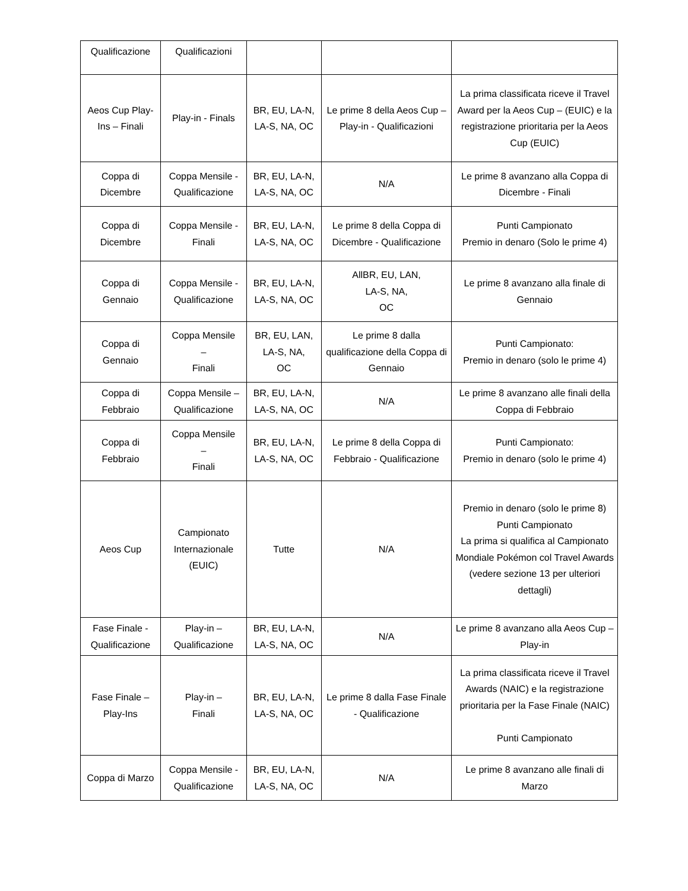| Qualificazione | Qualificazioni | | | |
| Aeos Cup Play-Ins – Finali | Play-in - Finals | BR, EU, LA-N, LA-S, NA, OC | Le prime 8 della Aeos Cup – Play-in - Qualificazioni | La prima classificata riceve il Travel Award per la Aeos Cup – (EUIC) e la registrazione prioritaria per la Aeos Cup (EUIC) |
| Coppa di Dicembre | Coppa Mensile - Qualificazione | BR, EU, LA-N, LA-S, NA, OC | N/A | Le prime 8 avanzano alla Coppa di Dicembre - Finali |
| Coppa di Dicembre | Coppa Mensile - Finali | BR, EU, LA-N, LA-S, NA, OC | Le prime 8 della Coppa di Dicembre - Qualificazione | Punti Campionato Premio in denaro (Solo le prime 4) |
| Coppa di Gennaio | Coppa Mensile - Qualificazione | BR, EU, LA-N, LA-S, NA, OC | AllBR, EU, LAN, LA-S, NA, OC | Le prime 8 avanzano alla finale di Gennaio |
| Coppa di Gennaio | Coppa Mensile – Finali | BR, EU, LAN, LA-S, NA, OC | Le prime 8 dalla qualificazione della Coppa di Gennaio | Punti Campionato: Premio in denaro (solo le prime 4) |
| Coppa di Febbraio | Coppa Mensile – Qualificazione | BR, EU, LA-N, LA-S, NA, OC | N/A | Le prime 8 avanzano alle finali della Coppa di Febbraio |
| Coppa di Febbraio | Coppa Mensile – Finali | BR, EU, LA-N, LA-S, NA, OC | Le prime 8 della Coppa di Febbraio - Qualificazione | Punti Campionato: Premio in denaro (solo le prime 4) |
| Aeos Cup | Campionato Internazionale (EUIC) | Tutte | N/A | Premio in denaro (solo le prime 8) Punti Campionato La prima si qualifica al Campionato Mondiale Pokémon col Travel Awards (vedere sezione 13 per ulteriori dettagli) |
| Fase Finale - Qualificazione | Play-in – Qualificazione | BR, EU, LA-N, LA-S, NA, OC | N/A | Le prime 8 avanzano alla Aeos Cup – Play-in |
| Fase Finale – Play-Ins | Play-in – Finali | BR, EU, LA-N, LA-S, NA, OC | Le prime 8 dalla Fase Finale - Qualificazione | La prima classificata riceve il Travel Awards (NAIC) e la registrazione prioritaria per la Fase Finale (NAIC) Punti Campionato |
| Coppa di Marzo | Coppa Mensile - Qualificazione | BR, EU, LA-N, LA-S, NA, OC | N/A | Le prime 8 avanzano alle finali di Marzo |